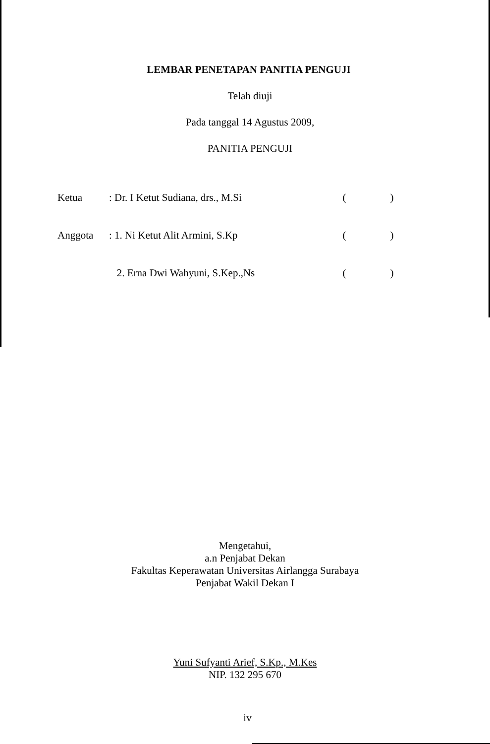LEMBAR PENETAPAN PANITIA PENGUJI
Telah diuji
Pada tanggal 14 Agustus 2009,
PANITIA PENGUJI
| Ketua | : Dr. I Ketut Sudiana, drs., M.Si | ( ) |
| Anggota | : 1. Ni Ketut Alit Armini, S.Kp | ( ) |
| | 2. Erna Dwi Wahyuni, S.Kep.,Ns | ( ) |
Mengetahui,
a.n Penjabat Dekan
Fakultas Keperawatan Universitas Airlangga Surabaya
Penjabat Wakil Dekan I
Yuni Sufyanti Arief, S.Kp., M.Kes
NIP. 132 295 670
iv